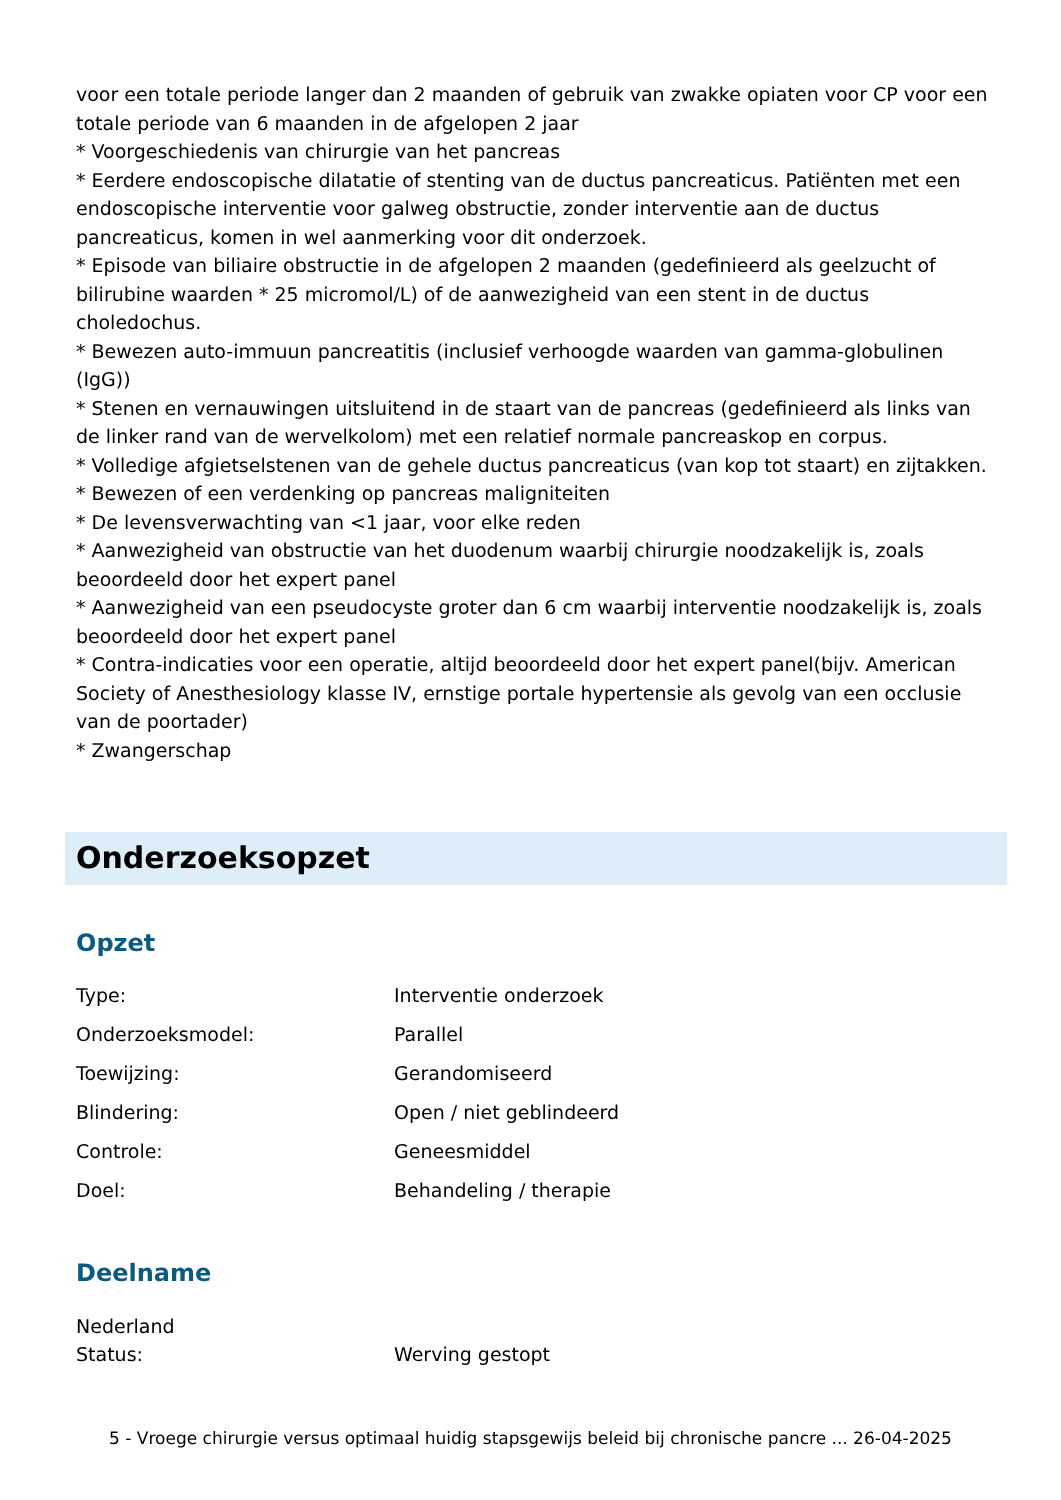voor een totale periode langer dan 2 maanden of gebruik van zwakke opiaten voor CP voor een totale periode van 6 maanden in de afgelopen 2 jaar
* Voorgeschiedenis van chirurgie van het pancreas
* Eerdere endoscopische dilatatie of stenting van de ductus pancreaticus. Patiënten met een endoscopische interventie voor galweg obstructie, zonder interventie aan de ductus pancreaticus, komen in wel aanmerking voor dit onderzoek.
* Episode van biliaire obstructie in de afgelopen 2 maanden (gedefinieerd als geelzucht of bilirubine waarden * 25 micromol/L) of de aanwezigheid van een stent in de ductus choledochus.
* Bewezen auto-immuun pancreatitis (inclusief verhoogde waarden van gamma-globulinen (IgG))
* Stenen en vernauwingen uitsluitend in de staart van de pancreas (gedefinieerd als links van de linker rand van de wervelkolom) met een relatief normale pancreaskop en corpus.
* Volledige afgietselstenen van de gehele ductus pancreaticus (van kop tot staart) en zijtakken.
* Bewezen of een verdenking op pancreas maligniteiten
* De levensverwachting van <1 jaar, voor elke reden
* Aanwezigheid van obstructie van het duodenum waarbij chirurgie noodzakelijk is, zoals beoordeeld door het expert panel
* Aanwezigheid van een pseudocyste groter dan 6 cm waarbij interventie noodzakelijk is, zoals beoordeeld door het expert panel
* Contra-indicaties voor een operatie, altijd beoordeeld door het expert panel(bijv. American Society of Anesthesiology klasse IV, ernstige portale hypertensie als gevolg van een occlusie van de poortader)
* Zwangerschap
Onderzoeksopzet
Opzet
| Type: | Interventie onderzoek |
| Onderzoeksmodel: | Parallel |
| Toewijzing: | Gerandomiseerd |
| Blindering: | Open / niet geblindeerd |
| Controle: | Geneesmiddel |
| Doel: | Behandeling / therapie |
Deelname
Nederland
| Status: | Werving gestopt |
5 - Vroege chirurgie versus optimaal huidig stapsgewijs beleid bij chronische pancre ... 26-04-2025